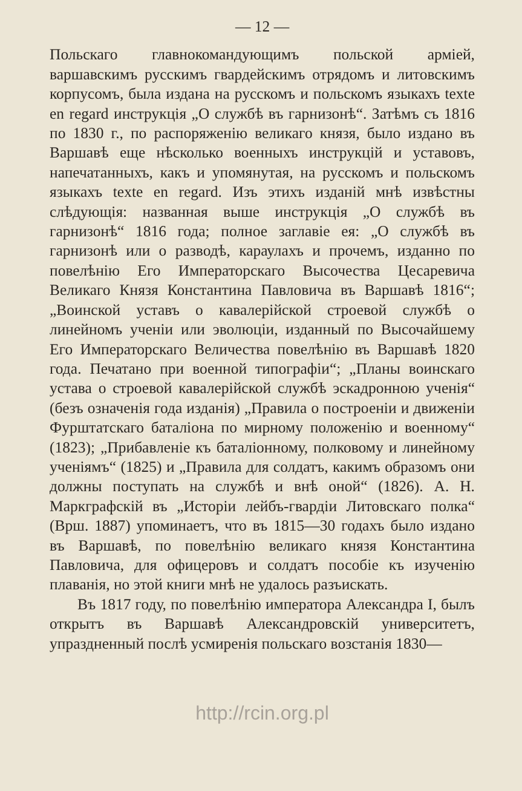— 12 —
Польскаго главнокомандующимъ польской арміей, варшавскимъ русскимъ гвардейскимъ отрядомъ и литовскимъ корпусомъ, была издана на русскомъ и польскомъ языкахъ texte en regard инструкція „О службѣ въ гарнизонѣ“. Затѣмъ съ 1816 по 1830 г., по распоряженію великаго князя, было издано въ Варшавѣ еще нѣсколько военныхъ инструкцій и уставовъ, напечатанныхъ, какъ и упомянутая, на русскомъ и польскомъ языкахъ texte en regard. Изъ этихъ изданій мнѣ извѣстны слѣдующія: названная выше инструкція „О службѣ въ гарнизонѣ“ 1816 года; полное заглавіе ея: „О службѣ въ гарнизонѣ или о разводѣ, караулахъ и прочемъ, изданно по повелѣнію Его Императорскаго Высочества Цесаревича Великаго Князя Константина Павловича въ Варшавѣ 1816“; „Воинской уставъ о кавалерійской строевой службѣ о линейномъ ученіи или эволюціи, изданный по Высочайшему Его Императорскаго Величества повелѣнію въ Варшавѣ 1820 года. Печатано при военной типографіи“; „Планы воинскаго устава о строевой кавалерійской службѣ эскадронною ученія“ (безъ означенія года изданія) „Правила о построеніи и движеніи Фурштатскаго баталіона по мирному положенію и военному“ (1823); „Прибавленіе къ баталіонному, полковому и линейному ученіямъ“ (1825) и „Правила для солдатъ, какимъ образомъ они должны поступать на службѣ и внѣ оной“ (1826). А. Н. Маркграфскій въ „Исторіи лейбъ-гвардіи Литовскаго полка“ (Врш. 1887) упоминаетъ, что въ 1815—30 годахъ было издано въ Варшавѣ, по повелѣнію великаго князя Константина Павловича, для офицеровъ и солдатъ пособіе къ изученію плаванія, но этой книги мнѣ не удалось разъискать.
Въ 1817 году, по повелѣнію императора Александра I, былъ открытъ въ Варшавѣ Александровскій университетъ, упраздненный послѣ усмиренія польскаго возстанія 1830—
http://rcin.org.pl